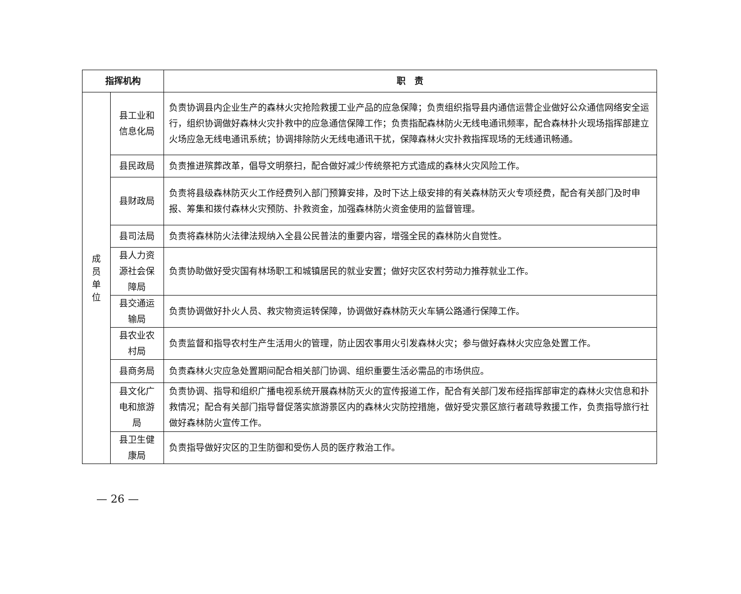| 指挥机构 | | 职 责 |
| --- | --- | --- |
| 成 员 单 位 | 县工业和信息化局 | 负责协调县内企业生产的森林火灾抢险救援工业产品的应急保障；负责组织指导县内通信运营企业做好公众通信网络安全运行，组织协调做好森林火灾扑救中的应急通信保障工作；负责指配森林防火无线电通讯频率，配合森林扑火现场指挥部建立火场应急无线电通讯系统；协调排除防火无线电通讯干扰，保障森林火灾扑救指挥现场的无线通讯畅通。 |
| | 县民政局 | 负责推进殡葬改革，倡导文明祭扫，配合做好减少传统祭祀方式造成的森林火灾风险工作。 |
| | 县财政局 | 负责将县级森林防灭火工作经费列入部门预算安排，及时下达上级安排的有关森林防灭火专项经费，配合有关部门及时申报、筹集和拨付森林火灾预防、扑救资金，加强森林防火资金使用的监督管理。 |
| | 县司法局 | 负责将森林防火法律法规纳入全县公民普法的重要内容，增强全民的森林防火自觉性。 |
| | 县人力资源社会保障局 | 负责协助做好受灾国有林场职工和城镇居民的就业安置；做好灾区农村劳动力推荐就业工作。 |
| | 县交通运输局 | 负责协调做好扑火人员、救灾物资运转保障，协调做好森林防灭火车辆公路通行保障工作。 |
| | 县农业农村局 | 负责监督和指导农村生产生活用火的管理，防止因农事用火引发森林火灾；参与做好森林火灾应急处置工作。 |
| | 县商务局 | 负责森林火灾应急处置期间配合相关部门协调、组织重要生活必需品的市场供应。 |
| | 县文化广电和旅游局 | 负责协调、指导和组织广播电视系统开展森林防灭火的宣传报道工作，配合有关部门发布经指挥部审定的森林火灾信息和扑救情况；配合有关部门指导督促落实旅游景区内的森林火灾防控措施，做好受灾景区旅行者疏导救援工作，负责指导旅行社做好森林防火宣传工作。 |
| | 县卫生健康局 | 负责指导做好灾区的卫生防御和受伤人员的医疗救治工作。 |
— 26 —